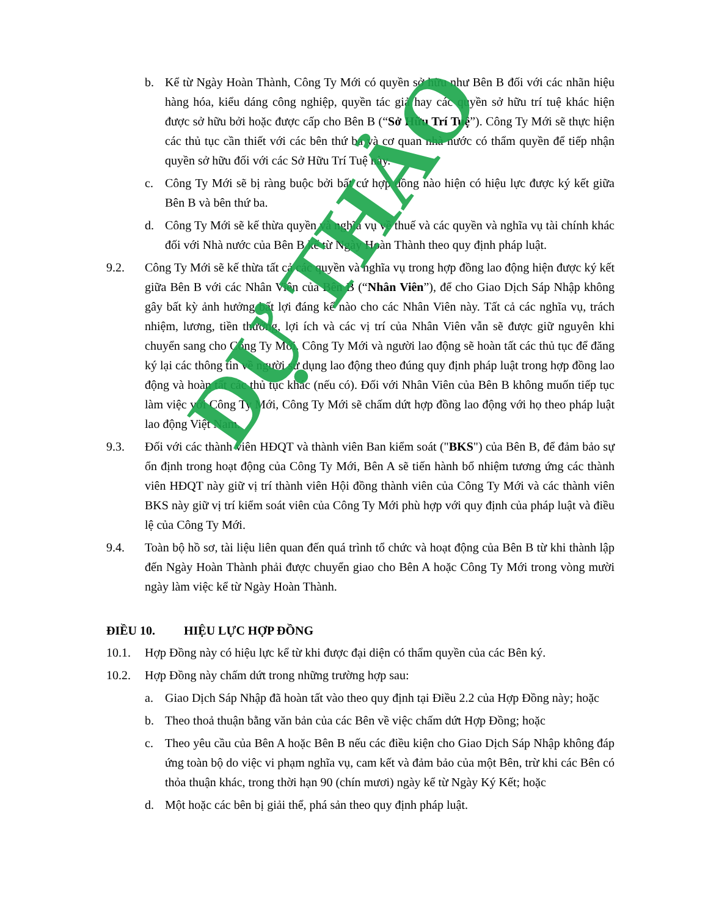b. Kể từ Ngày Hoàn Thành, Công Ty Mới có quyền sở hữu như Bên B đối với các nhãn hiệu hàng hóa, kiểu dáng công nghiệp, quyền tác giả hay các quyền sở hữu trí tuệ khác hiện được sở hữu bởi hoặc được cấp cho Bên B (“Sở Hữu Trí Tuệ”). Công Ty Mới sẽ thực hiện các thủ tục cần thiết với các bên thứ ba và cơ quan nhà nước có thẩm quyền để tiếp nhận quyền sở hữu đối với các Sở Hữu Trí Tuệ này.
c. Công Ty Mới sẽ bị ràng buộc bởi bất cứ hợp đồng nào hiện có hiệu lực được ký kết giữa Bên B và bên thứ ba.
d. Công Ty Mới sẽ kế thừa quyền và nghĩa vụ về thuế và các quyền và nghĩa vụ tài chính khác đối với Nhà nước của Bên B kể từ Ngày Hoàn Thành theo quy định pháp luật.
9.2. Công Ty Mới sẽ kế thừa tất cả các quyền và nghĩa vụ trong hợp đồng lao động hiện được ký kết giữa Bên B với các Nhân Viên của Bên B (“Nhân Viên”), để cho Giao Dịch Sáp Nhập không gây bất kỳ ảnh hưởng bất lợi đáng kể nào cho các Nhân Viên này. Tất cả các nghĩa vụ, trách nhiệm, lương, tiền thưởng, lợi ích và các vị trí của Nhân Viên vẫn sẽ được giữ nguyên khi chuyển sang cho Công Ty Mới. Công Ty Mới và người lao động sẽ hoàn tất các thủ tục để đăng ký lại các thông tin về người sử dụng lao động theo đúng quy định pháp luật trong hợp đồng lao động và hoàn tất các thủ tục khác (nếu có). Đối với Nhân Viên của Bên B không muốn tiếp tục làm việc với Công Ty Mới, Công Ty Mới sẽ chấm dứt hợp đồng lao động với họ theo pháp luật lao động Việt Nam.
9.3. Đối với các thành viên HĐQT và thành viên Ban kiểm soát ("BKS") của Bên B, để đảm bảo sự ổn định trong hoạt động của Công Ty Mới, Bên A sẽ tiến hành bổ nhiệm tương ứng các thành viên HĐQT này giữ vị trí thành viên Hội đồng thành viên của Công Ty Mới và các thành viên BKS này giữ vị trí kiểm soát viên của Công Ty Mới phù hợp với quy định của pháp luật và điều lệ của Công Ty Mới.
9.4. Toàn bộ hồ sơ, tài liệu liên quan đến quá trình tổ chức và hoạt động của Bên B từ khi thành lập đến Ngày Hoàn Thành phải được chuyển giao cho Bên A hoặc Công Ty Mới trong vòng mười ngày làm việc kể từ Ngày Hoàn Thành.
ĐIỀU 10. HIỆU LỰC HỢP ĐỒNG
10.1. Hợp Đồng này có hiệu lực kể từ khi được đại diện có thẩm quyền của các Bên ký.
10.2. Hợp Đồng này chấm dứt trong những trường hợp sau:
a. Giao Dịch Sáp Nhập đã hoàn tất vào theo quy định tại Điều 2.2 của Hợp Đồng này; hoặc
b. Theo thoả thuận bằng văn bản của các Bên về việc chấm dứt Hợp Đồng; hoặc
c. Theo yêu cầu của Bên A hoặc Bên B nếu các điều kiện cho Giao Dịch Sáp Nhập không đáp ứng toàn bộ do việc vi phạm nghĩa vụ, cam kết và đảm bảo của một Bên, trừ khi các Bên có thỏa thuận khác, trong thời hạn 90 (chín mươi) ngày kể từ Ngày Ký Kết; hoặc
d. Một hoặc các bên bị giải thể, phá sản theo quy định pháp luật.
DỰ THẢO